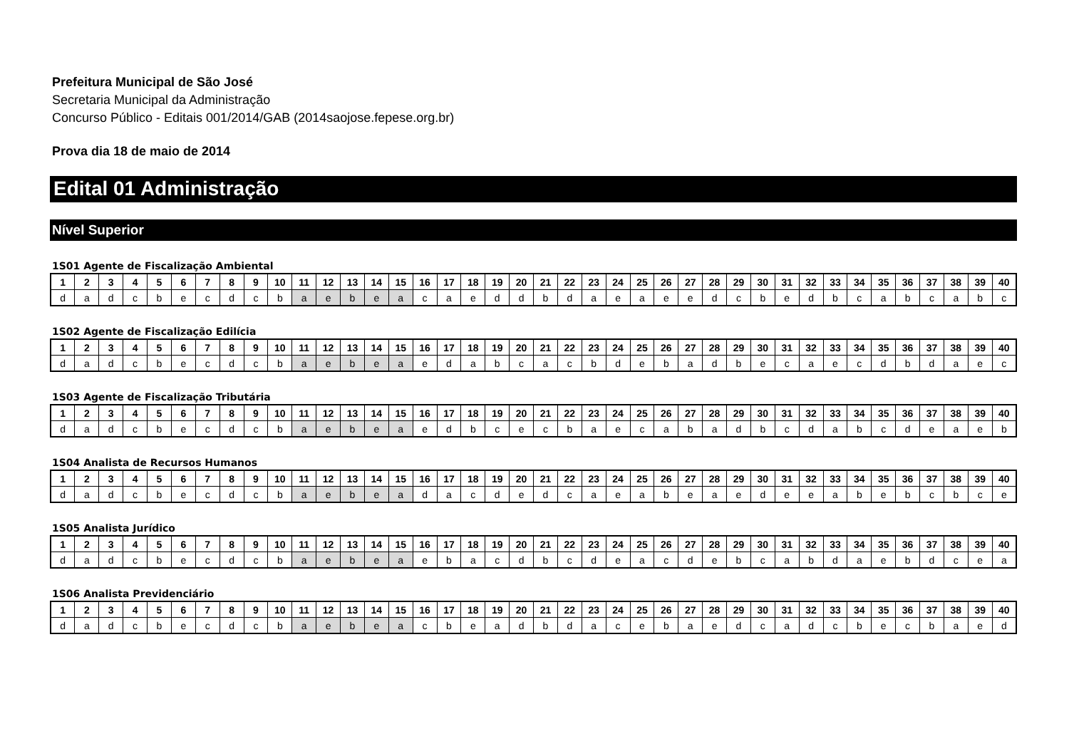Prefeitura Municipal de São José
Secretaria Municipal da Administração
Concurso Público - Editais 001/2014/GAB (2014saojose.fepese.org.br)
Prova dia 18 de maio de 2014
Edital 01 Administração
Nível Superior
1S01 Agente de Fiscalização Ambiental
| 1 | 2 | 3 | 4 | 5 | 6 | 7 | 8 | 9 | 10 | 11 | 12 | 13 | 14 | 15 | 16 | 17 | 18 | 19 | 20 | 21 | 22 | 23 | 24 | 25 | 26 | 27 | 28 | 29 | 30 | 31 | 32 | 33 | 34 | 35 | 36 | 37 | 38 | 39 | 40 |
| --- | --- | --- | --- | --- | --- | --- | --- | --- | --- | --- | --- | --- | --- | --- | --- | --- | --- | --- | --- | --- | --- | --- | --- | --- | --- | --- | --- | --- | --- | --- | --- | --- | --- | --- | --- | --- | --- | --- | --- |
| d | a | d | c | b | e | c | d | c | b | a | e | b | e | a | c | a | e | d | d | b | d | a | e | a | e | e | d | c | b | e | d | b | c | a | b | c | a | b | c |
1S02 Agente de Fiscalização Edilícia
| 1 | 2 | 3 | 4 | 5 | 6 | 7 | 8 | 9 | 10 | 11 | 12 | 13 | 14 | 15 | 16 | 17 | 18 | 19 | 20 | 21 | 22 | 23 | 24 | 25 | 26 | 27 | 28 | 29 | 30 | 31 | 32 | 33 | 34 | 35 | 36 | 37 | 38 | 39 | 40 |
| --- | --- | --- | --- | --- | --- | --- | --- | --- | --- | --- | --- | --- | --- | --- | --- | --- | --- | --- | --- | --- | --- | --- | --- | --- | --- | --- | --- | --- | --- | --- | --- | --- | --- | --- | --- | --- | --- | --- | --- |
| d | a | d | c | b | e | c | d | c | b | a | e | b | e | a | e | d | a | b | c | a | c | b | d | e | b | a | d | b | e | c | a | e | c | d | b | d | a | e | c |
1S03 Agente de Fiscalização Tributária
| 1 | 2 | 3 | 4 | 5 | 6 | 7 | 8 | 9 | 10 | 11 | 12 | 13 | 14 | 15 | 16 | 17 | 18 | 19 | 20 | 21 | 22 | 23 | 24 | 25 | 26 | 27 | 28 | 29 | 30 | 31 | 32 | 33 | 34 | 35 | 36 | 37 | 38 | 39 | 40 |
| --- | --- | --- | --- | --- | --- | --- | --- | --- | --- | --- | --- | --- | --- | --- | --- | --- | --- | --- | --- | --- | --- | --- | --- | --- | --- | --- | --- | --- | --- | --- | --- | --- | --- | --- | --- | --- | --- | --- | --- |
| d | a | d | c | b | e | c | d | c | b | a | e | b | e | a | e | d | b | c | e | c | b | a | e | c | a | b | a | d | b | c | d | a | b | c | d | e | a | e | b |
1S04 Analista de Recursos Humanos
| 1 | 2 | 3 | 4 | 5 | 6 | 7 | 8 | 9 | 10 | 11 | 12 | 13 | 14 | 15 | 16 | 17 | 18 | 19 | 20 | 21 | 22 | 23 | 24 | 25 | 26 | 27 | 28 | 29 | 30 | 31 | 32 | 33 | 34 | 35 | 36 | 37 | 38 | 39 | 40 |
| --- | --- | --- | --- | --- | --- | --- | --- | --- | --- | --- | --- | --- | --- | --- | --- | --- | --- | --- | --- | --- | --- | --- | --- | --- | --- | --- | --- | --- | --- | --- | --- | --- | --- | --- | --- | --- | --- | --- | --- |
| d | a | d | c | b | e | c | d | c | b | a | e | b | e | a | d | a | c | d | e | d | c | a | e | a | b | e | a | e | d | e | e | a | b | e | b | c | b | c | e |
1S05 Analista Jurídico
| 1 | 2 | 3 | 4 | 5 | 6 | 7 | 8 | 9 | 10 | 11 | 12 | 13 | 14 | 15 | 16 | 17 | 18 | 19 | 20 | 21 | 22 | 23 | 24 | 25 | 26 | 27 | 28 | 29 | 30 | 31 | 32 | 33 | 34 | 35 | 36 | 37 | 38 | 39 | 40 |
| --- | --- | --- | --- | --- | --- | --- | --- | --- | --- | --- | --- | --- | --- | --- | --- | --- | --- | --- | --- | --- | --- | --- | --- | --- | --- | --- | --- | --- | --- | --- | --- | --- | --- | --- | --- | --- | --- | --- | --- |
| d | a | d | c | b | e | c | d | c | b | a | e | b | e | a | e | b | a | c | d | b | c | d | e | a | c | d | e | b | c | a | b | d | a | e | b | d | c | e | a |
1S06 Analista Previdenciário
| 1 | 2 | 3 | 4 | 5 | 6 | 7 | 8 | 9 | 10 | 11 | 12 | 13 | 14 | 15 | 16 | 17 | 18 | 19 | 20 | 21 | 22 | 23 | 24 | 25 | 26 | 27 | 28 | 29 | 30 | 31 | 32 | 33 | 34 | 35 | 36 | 37 | 38 | 39 | 40 |
| --- | --- | --- | --- | --- | --- | --- | --- | --- | --- | --- | --- | --- | --- | --- | --- | --- | --- | --- | --- | --- | --- | --- | --- | --- | --- | --- | --- | --- | --- | --- | --- | --- | --- | --- | --- | --- | --- | --- | --- |
| d | a | d | c | b | e | c | d | c | b | a | e | b | e | a | c | b | e | a | d | b | d | a | c | e | b | a | e | d | c | a | d | c | b | e | c | b | a | e | d |